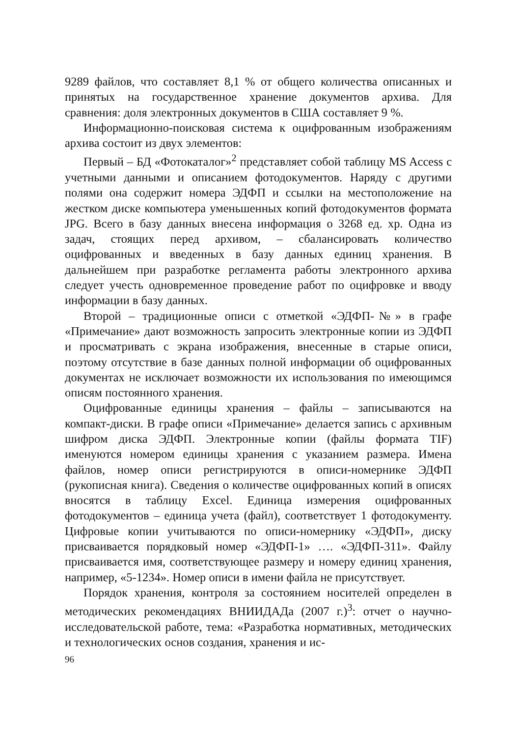9289 файлов, что составляет 8,1 % от общего количества описанных и принятых на государственное хранение документов архива. Для сравнения: доля электронных документов в США составляет 9 %.
Информационно-поисковая система к оцифрованным изображениям архива состоит из двух элементов:
Первый – БД «Фотокаталог»<sup>2</sup> представляет собой таблицу MS Access с учетными данными и описанием фотодокументов. Наряду с другими полями она содержит номера ЭДФП и ссылки на местоположение на жестком диске компьютера уменьшенных копий фотодокументов формата JPG. Всего в базу данных внесена информация о 3268 ед. хр. Одна из задач, стоящих перед архивом, – сбалансировать количество оцифрованных и введенных в базу данных единиц хранения. В дальнейшем при разработке регламента работы электронного архива следует учесть одновременное проведение работ по оцифровке и вводу информации в базу данных.
Второй – традиционные описи с отметкой «ЭДФП-№» в графе «Примечание» дают возможность запросить электронные копии из ЭДФП и просматривать с экрана изображения, внесенные в старые описи, поэтому отсутствие в базе данных полной информации об оцифрованных документах не исключает возможности их использования по имеющимся описям постоянного хранения.
Оцифрованные единицы хранения – файлы – записываются на компакт-диски. В графе описи «Примечание» делается запись с архивным шифром диска ЭДФП. Электронные копии (файлы формата TIF) именуются номером единицы хранения с указанием размера. Имена файлов, номер описи регистрируются в описи-номернике ЭДФП (рукописная книга). Сведения о количестве оцифрованных копий в описях вносятся в таблицу Excel. Единица измерения оцифрованных фотодокументов – единица учета (файл), соответствует 1 фотодокументу. Цифровые копии учитываются по описи-номернику «ЭДФП», диску присваивается порядковый номер «ЭДФП-1» …. «ЭДФП-311». Файлу присваивается имя, соответствующее размеру и номеру единиц хранения, например, «5-1234». Номер описи в имени файла не присутствует.
Порядок хранения, контроля за состоянием носителей определен в методических рекомендациях ВНИИДАДа (2007 г.)<sup>3</sup>: отчет о научно-исследовательской работе, тема: «Разработка нормативных, методических и технологических основ создания, хранения и ис-
96